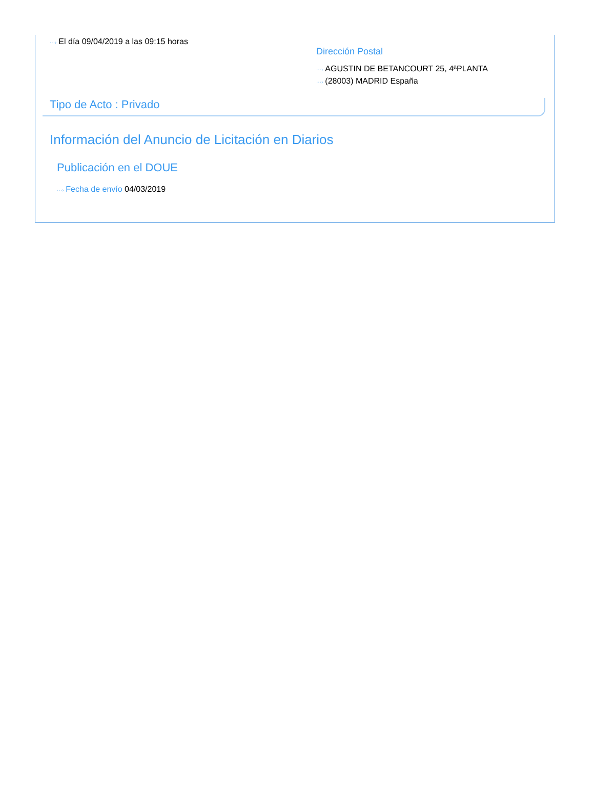···› El día 09/04/2019 a las 09:15 horas
Dirección Postal
···› AGUSTIN DE BETANCOURT 25, 4ªPLANTA
···› (28003) MADRID España
Tipo de Acto : Privado
Información del Anuncio de Licitación en Diarios
Publicación en el DOUE
···› Fecha de envío 04/03/2019